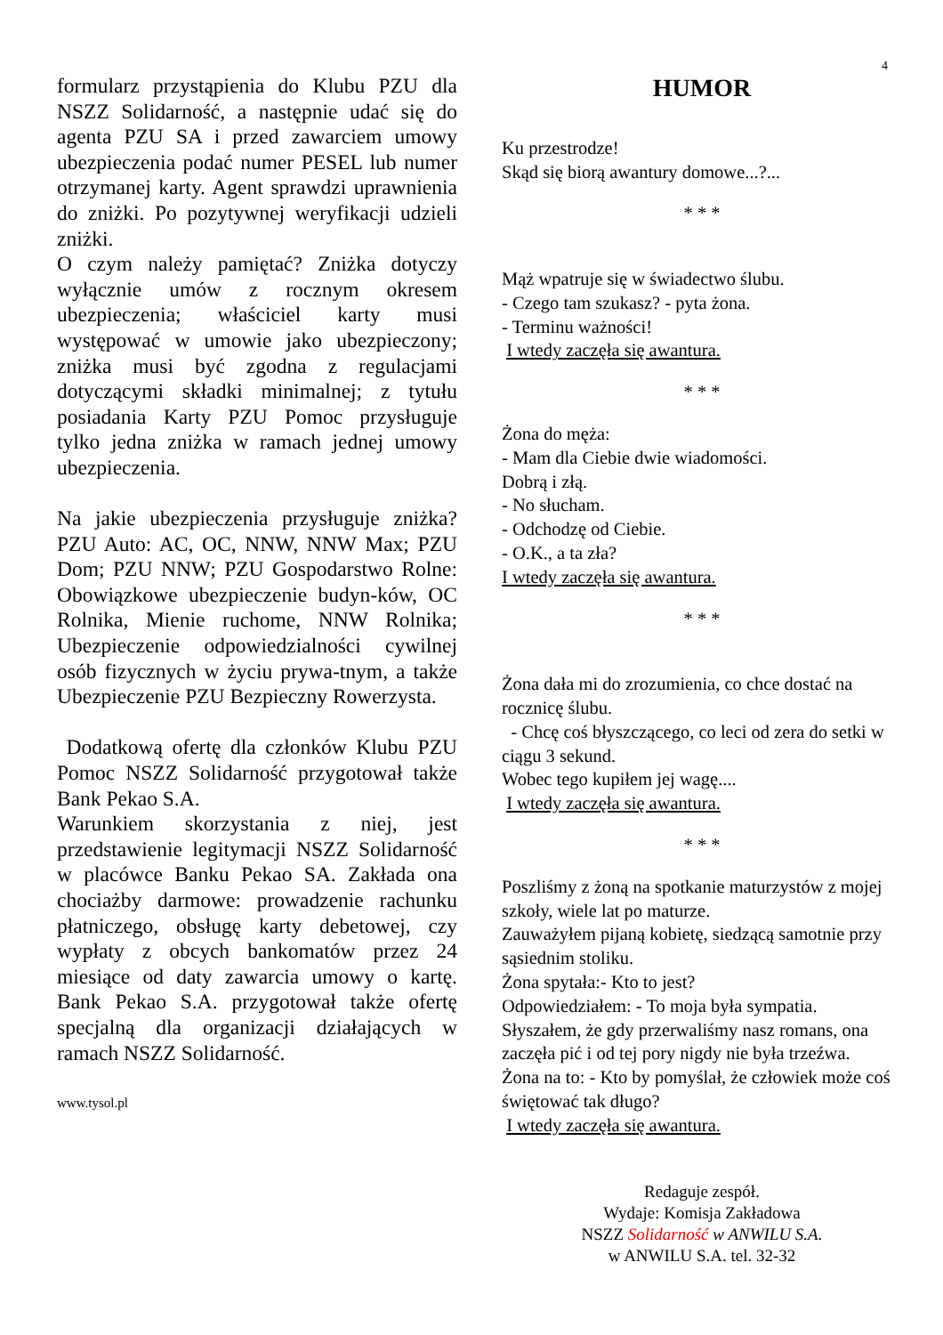4
formularz przystąpienia do Klubu PZU dla NSZZ Solidarność, a następnie udać się do agenta PZU SA i przed zawarciem umowy ubezpieczenia podać numer PESEL lub numer otrzymanej karty. Agent sprawdzi uprawnienia do zniżki. Po pozytywnej weryfikacji udzieli zniżki.
O czym należy pamiętać? Zniżka dotyczy wyłącznie umów z rocznym okresem ubezpieczenia; właściciel karty musi występować w umowie jako ubezpieczony; zniżka musi być zgodna z regulacjami dotyczącymi składki minimalnej; z tytułu posiadania Karty PZU Pomoc przysługuje tylko jedna zniżka w ramach jednej umowy ubezpieczenia.
Na jakie ubezpieczenia przysługuje zniżka? PZU Auto: AC, OC, NNW, NNW Max; PZU Dom; PZU NNW; PZU Gospodarstwo Rolne: Obowiązkowe ubezpieczenie budyn-ków, OC Rolnika, Mienie ruchome, NNW Rolnika; Ubezpieczenie odpowiedzialności cywilnej osób fizycznych w życiu prywa-tnym, a także Ubezpieczenie PZU Bezpieczny Rowerzysta.
Dodatkową ofertę dla członków Klubu PZU Pomoc NSZZ Solidarność przygotował także Bank Pekao S.A.
Warunkiem skorzystania z niej, jest przedstawienie legitymacji NSZZ Solidarność w placówce Banku Pekao SA. Zakłada ona chociażby darmowe: prowadzenie rachunku płatniczego, obsługę karty debetowej, czy wypłaty z obcych bankomatów przez 24 miesiące od daty zawarcia umowy o kartę. Bank Pekao S.A. przygotował także ofertę specjalną dla organizacji działających w ramach NSZZ Solidarność.
www.tysol.pl
HUMOR
Ku przestrodze!
Skąd się biorą awantury domowe...?...
* * *
Mąż wpatruje się w świadectwo ślubu.
- Czego tam szukasz? - pyta żona.
- Terminu ważności!
I wtedy zaczęła się awantura.
* * *
Żona do męża:
- Mam dla Ciebie dwie wiadomości.
Dobrą i złą.
- No słucham.
- Odchodzę od Ciebie.
- O.K., a ta zła?
I wtedy zaczęła się awantura.
* * *
Żona dała mi do zrozumienia, co chce dostać na rocznicę ślubu.
- Chcę coś błyszczącego, co leci od zera do setki w ciągu 3 sekund.
Wobec tego kupiłem jej wagę....
I wtedy zaczęła się awantura.
* * *
Poszliśmy z żoną na spotkanie maturzystów z mojej szkoły, wiele lat po maturze.
Zauważyłem pijaną kobietę, siedzącą samotnie przy sąsiednim stoliku.
Żona spytała:- Kto to jest?
Odpowiedziałem: - To moja była sympatia.
Słyszałem, że gdy przerwaliśmy nasz romans, ona zaczęła pić i od tej pory nigdy nie była trzeźwa.
Żona na to: - Kto by pomyślał, że człowiek może coś świętować tak długo?
I wtedy zaczęła się awantura.
Redaguje zespół.
Wydaje: Komisja Zakładowa
NSZZ Solidarność w ANWILU S.A.
w ANWILU S.A. tel. 32-32